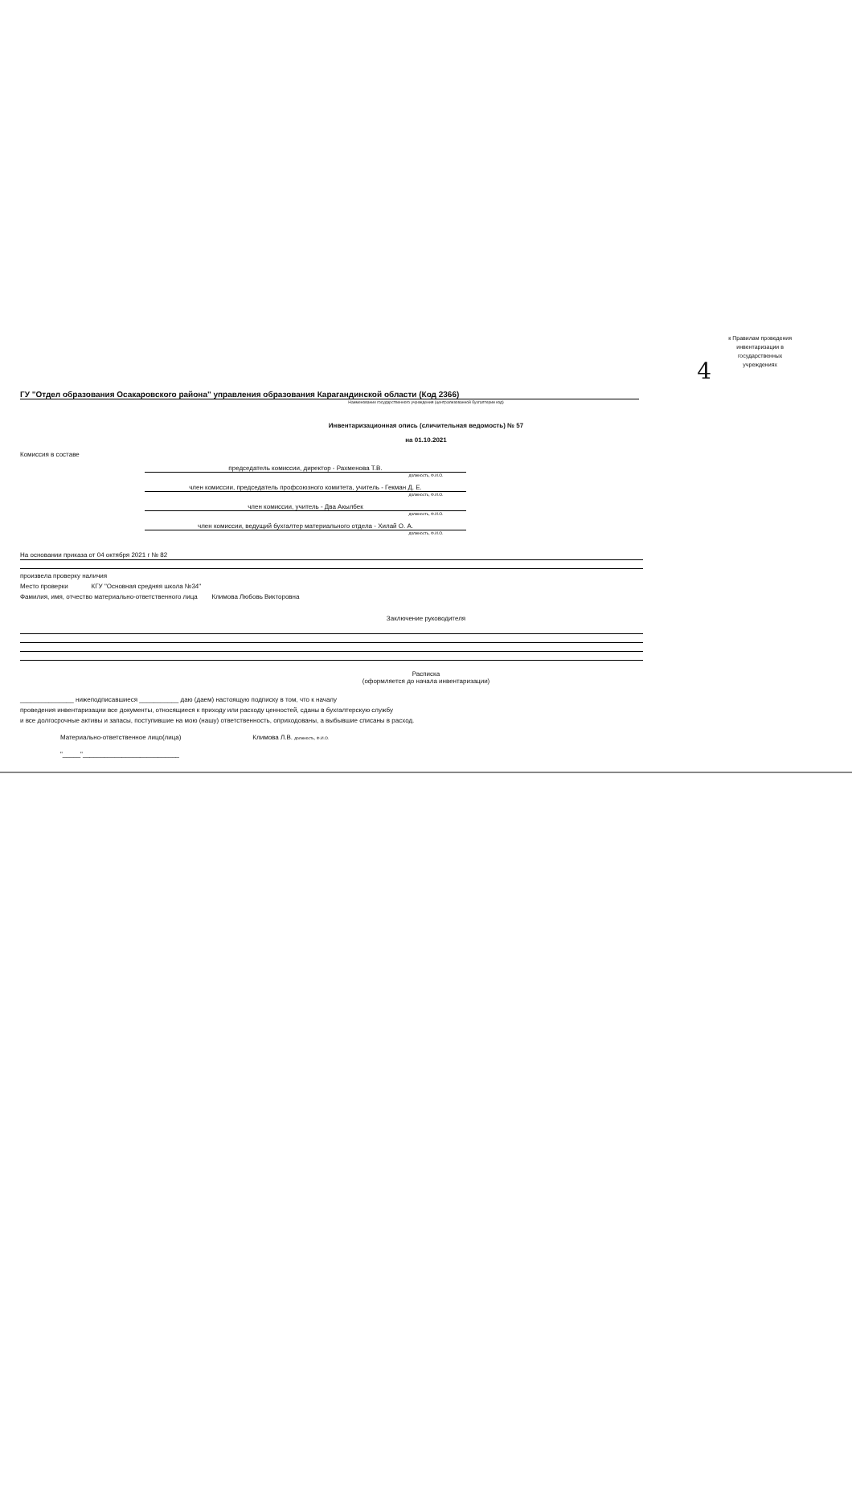к Правилам проведения
инвентаризации в
государственных
учреждениях
4
ГУ "Отдел образования Осакаровского района" управления образования Карагандинской области (Код 2366)
Наименование государственного учреждения (централизованной бухгалтерии код)
Инвентаризационная опись (сличительная ведомость) № 57
на 01.10.2021
Комиссия в составе
председатель комиссии, директор - Рахменова Т.В.
должность, Ф.И.О.
член комиссии, председатель профсоюзного комитета, учитель - Гекман Д. Е.
должность, Ф.И.О.
член комиссии, учитель - Два Акылбек
должность, Ф.И.О.
член комиссии, ведущий бухгалтер материального отдела - Хилай О. А.
должность, Ф.И.О.
На основании приказа от 04 октября 2021 г № 82
произвела проверку наличия
Место проверки КГУ "Основная средняя школа №34"
Фамилия, имя, отчество материально-ответственного лица Климова Любовь Викторовна
Заключение руководителя
Расписка
(оформляется до начала инвентаризации)
_______________ нижеподписавшиеся ___________ даю (даем) настоящую подписку в том, что к началу
проведения инвентаризации все документы, относящиеся к приходу или расходу ценностей, сданы в бухгалтерскую службу
и все долгосрочные активы и запасы, поступившие на мою (нашу) ответственность, оприходованы, а выбывшие списаны в расход.
Материально-ответственное лицо(лица) Климова Л.В. должность, Ф.И.О.
"_____"___________________________